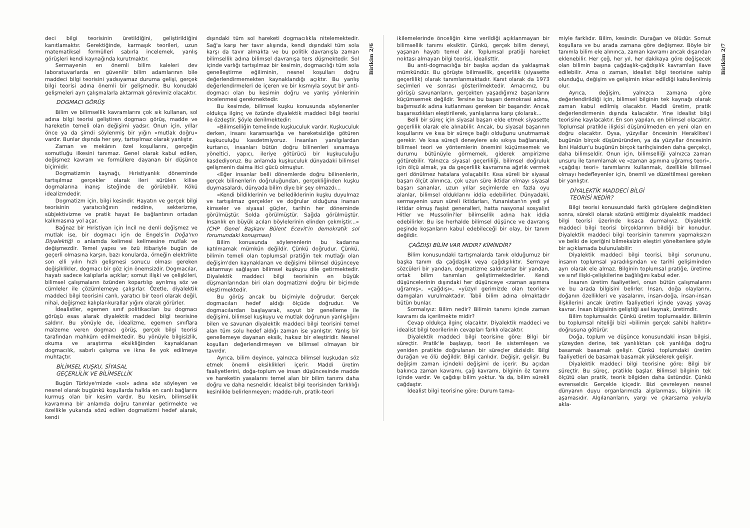deci bilgi teorisinin üretildiğini, geliştirildiğini kanıtlamaktır. Gerektiğinde, karmaşık teorileri, uzun matematiksel formülleri sabırla incelemek, yanlış görüşleri kendi kaynağında kurutmaktır.
Sermayenin en önemli bilim kaleleri dev laboratuvarlarda en güvenilir bilim adamlarının bile maddeci bilgi teorisini yadsıyamaz duruma gelişi, gerçek bilgi teorisi adına önemli bir gelişmedir. Bu konudaki gelişmeleri ayrı çalışmalarla aktarmak görevimiz olacaktır.
DOGMACI GÖRÜŞ
Bilim ve bilimsellik kavramlarını çok sık kullanan, sol adına bilgi teorisi geliştiren dogmacı görüş, madde ve hareketin temeli olan değişimi yadsır. Onun için, yıllar önce ya da şimdi söylenmiş bir yığın «mutlak doğru» vardır. Bunlar dışında her şey, tartışılmaz olarak yanlıştır.
Zaman ve mekânın özel koşullarını, gerçeğin somutluğu ilkesini tanımaz. Genel olarak kabul edilen, değişmez kavram ve formüllere dayanan bir düşünce biçimidir.
Dogmatizmin kaynağı, Hıristiyanlık döneminde tartışılmaz gerçekler olarak ileri sürülen kilise dogmalarına inanış isteğinde de görülebilir. Kökü idealizmdedir.
Dogmatizm için, bilgi kesindir. Hayatın ve gerçek bilgi teorisinin yaratıcılığının reddine, sekterizme, sübjektivizme ve pratik hayat ile bağlantının ortadan kalkmasına yol açar.
Bağnaz bir Hıristiyan için İncil ne denli değişmez ve mutlak ise, bir dogmacı için de Engels'in Doğa'nın Diyalektiği o anlamda kelimesi kelimesine mutlak ve değişmezdir. Temel yapısı ve özü itibariyle bugün de geçerli olmasına karşın, bazı konularda, örneğin elektrikte son elli yılın hızlı gelişmesi sonucu olması gereken değişiklikler, dogmacı bir göz için önemsizdir. Dogmacılar, hayatı sadece kalıplarla açıklar; somut ilişki ve çelişkileri, bilimsel çalışmaların özünden kopartılıp ayrılmış söz ve cümleler ile çözümlemeye çalışırlar. Özetle, diyalektik maddeci bilgi teorisini canlı, yaratıcı bir teori olarak değil, nihai, değişmez kalıplar-kurallar yığını olarak görürler.
İdealistler, egemen sınıf politikacıları bu dogmacı görüşü esas alarak diyalektik maddeci bilgi teorisine saldırır. Bu yönüyle de, idealizme, egemen sınıflara malzeme veren dogmacı görüş, gerçek bilgi teorisi tarafından mahkûm edilmektedir. Bu yönüyle bilgisizlik, okuma ve araştırma eksikliğinden kaynaklanan dogmacılık, sabırlı çalışma ve ikna ile yok edilmeye muhtaçtır.
BİLİMSEL KUŞKU, SİYASAL
GEÇERLİLİK VE BİLİMSELLİK
Bugün Türkiye'mizde «sol» adına söz söyleyen ve nesnel olarak bugünkü koşullarda halkla en canlı bağlarını kurmuş olan bir kesim vardır. Bu kesim, bilimsellik kavramına bir anlamda doğru tanımlar getirmekte ve özellikle yukarıda sözü edilen dogmatizmi hedef alarak, kendi
dışındaki tüm sol hareketi dogmacılıkla nitelemektedir. Sağ'a karşı her tavır alışında, kendi dışındaki tüm sola karşı da tavır almakta ve bu politik davranışla zaman bilimsellik adına bilimsel davranışa ters düşmektedir. Sol içinde varlığı tartışılmaz bir kesimin, dogmacılığı tüm sola genelleştirme eğiliminin, nesnel koşulları doğru değerlendirmemekten kaynaklandığı açıktır. Bu yanlış değerlendirmeleri de içeren ve bir kısmıyla soyut bir anti-dogmacı olan bu kesimin doğru ve yanlış yönlerinin incelenmesi gerekmektedir.
Bu kesimde, bilimsel kuşku konusunda söylenenler oldukça ilginç ve özünde diyalektik maddeci bilgi teorisi ile özdeştir. Şöyle denilmektedir:
«Bilimselliğin temelinde kuşkuculuk vardır. Kuşkuculuk derken, insanı karamsarlığa ve hareketsizliğe götüren kuşkuculuğu kasdetmiyoruz. İnsanları yanılgılardan kurtarıcı, insanları bütün doğru bilinenleri sınamaya yöneltici, yapıcı, ileriye götürücü bir kuşkuculuğu kasdediyoruz. Bu anlamda kuşkuculuk dünyadaki bilimsel gelişmenin daima itici gücü olmuştur.
«Eğer insanlar belli dönemlerde doğru bilinenlerin, gerçek bilinenlerin doğruluğundan, gerçekliğinden kuşku duymasalardı, dünyada bilim diye bir şey olmazdı...
«Kendi bildiklerinin ve belledikleri̇nin kuşku duyulmaz ve tartışılmaz gerçekler ve doğrular olduğuna inanan kimseler ve siyasal güçler, tarihin her döneminde görülmüştür. Solda görülmüştür. Sağda görülmüştür. İnsanlık en büyük acıları böylelerinin elinden çekmiştir...» (CHP Genel Başkanı Bülent Ecevit'in demokratik sol forumundaki konuşması)
Bilim konusunda söylenenlerin bu kadarına katılmamak mümkün değildir. Çünkü doğrudur. Çünkü, bilimin temeli olan toplumsal pratiğin tek mutlağı olan değişim'den kaynaklanan ve değişimi bilimsel düşünceye aktarmayı sağlayan bilimsel kuşkuyu dile getirmektedir. Diyalektik maddeci bilgi teorisinin en büyük düşmanlarından biri olan dogmatizmi doğru bir biçimde eleştirmektedir.
Bu görüş ancak bu biçimiyle doğrudur. Gerçek dogmacıları hedef aldığı ölçüde doğrudur. Ve dogmacılardan başlayarak, soyut bir genelleme ile değişimi, bilimsel kuşkuyu ve mutlak doğrunun yanlışlığını bilen ve savunan diyalektik maddeci bilgi teorisini temel alan tüm solu hedef aldığı zaman ise yanlıştır. Yanlış bir genellemeye dayanan eksik, haksız bir eleştiridir. Nesnel koşulları değerlendirmeyen ve bilimsel olmayan bir tavırdır.
Ayrıca, bilim deyince, yalnızca bilimsel kuşkudan söz etmek önemli eksiklikleri içerir. Maddi üretim faaliyetlerini, doğa-toplum ve insan düşüncesinde madde ve hareketin yasalarını temel alan bir bilim tanımı daha doğru ve daha nesneldir. İdealist bilgi teorisinden farklılığı kesinlikle belirlenmeyen; madde-ruh, pratik-teori
Birikim 2/6
ikilemelerinde önceliğin kime verildiği açıklanmayan bir bilimsellik tanımı eksiktir. Çünkü, gerçek bilim deneyi, yaşanan hayatı temel alır. Toplumsal pratiği hareket noktası almayan bilgi teorisi, idealisttir.
Bu anti-dogmacılığa bir başka açıdan da yaklaşmak mümkündür. Bu görüşte bilimsellik, geçerlilik (siyasette geçerlilik) olarak tanımlanmaktadır. Kanıt olarak da 1973 seçimleri ve sonrası gösterilmektedir. Amacımız, bu görüşü savunanların, gerçekten yaşadığımız başarılarını küçümsemek değildir. Tersine bu başarı demokrasi adına, bağımsızlık adına kutlanması gereken bir başarıdır. Ancak başarısızlıkları eleştirilerek, yanlışlarına karşı çıkılarak...
Belli bir süreç için siyasal başarı elde etmek siyasette geçerlilik olarak ele alınabilir. Ancak, bu siyasal başarının koşullarını ve kısa bir süreçe bağlı olduğunu unutmamak gerekir. Ve kısa süreçli deneylere sıkı sıkıya bağlanarak, bilimsel teori ve yöntemlerin önemini küçümsemek ve durumu bütünüyle görmemek, giderek ampirizme götürebilir. Yalnızca siyasal geçerliliği, bilimsel doğruluk için ölçü almak, ya da geçerlilik kavramına ağırlık vermek geri dönülmez hatalara yolaçabilir. Kısa süreli bir siyasal başarı ölçüt alınınca, çok uzun süre iktidar olmayı siyasal başarı sananlar, uzun yıllar seçimlerde en fazla oyu alanlar, bilimsel olduklarını iddia edebilirler. Dünyadaki, sermayenin uzun süreli iktidarları, Yunanistan'ın yedi yıl iktidar olmuş faşist generalleri, hatta nasyonal sosyalist Hitler ve Mussolini'ler bilimsellik adına hak iddia edebilirler. Bu ise herhalde bilimsel düşünce ve davranış peşinde koşanların kabul edebileceği bir olay, bir tanım değildir.
ÇAĞDIŞI BİLİM VAR MIDIR? KİMİNDİR?
Bilim konusundaki tartışmalarda tanık olduğumuz bir başka tanım da çağdaşlık veya çağdışılıktır. Sermaye sözcüleri bir yandan, dogmatizme saldıranlar bir yandan, ortak bilim tanımları geliştirmektedirler. Kendi düşüncelerinin dışındaki her düşünceye «zaman aşımına uğramış», «çağdışı», «yüzyıl gerimizde olan teoriler» damgaları vurulmaktadır. Tabii bilim adına olmaktadır bütün bunlar.
Sormalıyız: Bilim nedir? Bilimin tanımı içinde zaman kavramı da içerilmekte midir?
Cevap oldukça ilginç olacaktır. Diyalektik maddeci ve idealist bilgi teorilerinin cevapları farklı olacaktır.
Diyalektik maddeci bilgi teorisine göre: Bilgi bir süreçtir. Pratik'le başlayıp, teori ile sistemleşen ve yeniden pratikte doğrulanan bir süreçler dizisidir. Bilgi durağan ve ölü değildir. Bilgi canlıdır. Değişir, gelişir. Bu değişim zaman içindeki değişimi de içerir. Bu açıdan bakınca zaman kavramı, çağ kavramı, bilginin öz tanımı içinde vardır. Ve çağdışı bilim yoktur. Ya da, bilim sürekli çağdaştır.
İdealist bilgi teorisine göre: Durum tama-
miyle farklıdır. Bilim, kesindir. Durağan ve ölüdür. Somut koşullara ve bu arada zamana göre değişmez. Böyle bir tanımla bilim ele alınınca, zaman kavramı ancak dışarıdan eklenebilir. Her çeğ, her yıl, her dakikaya göre değişecek olan bilimin başına çağdaşlık-çağdışılık kavramları ilave edilebilir. Ama o zaman, idealist bilgi teorisine sahip olunduğu, değişim ve gelişimin inkar edildiği kabullenilmiş olur.
Ayrıca, değişim, yalnızca zamana göre değerlendirildiği için, bilimsel bilginin tek kaynağı olarak zaman kabul edilmiş olacaktır. Maddi üretim, pratik değerlendirmenin dışında kalacaktır. Yine idealist bilgi teorisine kayılacaktır. En son yapılan, en bilimsel olacaktır. Toplumsal pratikle ilişkisi düşünülmeden en yeni olan en doğru olacaktır. Oysa, yüzyıllar öncesinin Heraklites'i bugünün birçok düşünüründen, ya da yüzyıllar öncesinin İbni Haldun'u bugünün birçok tarihçisinden daha gerçekçi, daha bilimseldir. Onun için, bilimselliği yalnızca zaman unsuru ile tanımlamak ve «zaman aşımına uğramış teori», «çağdışı teori» tanımlarını kullanmak, özellikle bilimsel olmayı hedefleyenler için, önemli ve düzeltilmesi gereken bir yanlıştır.
DİYALEKTİK MADDECİ BİLGİ
TEORİSİ NEDİR?
Bilgi teorisi konusundaki farklı görüşlere değindikten sonra, sürekli olarak sözünü ettiğimiz diyalektik maddeci bilgi teorisi üzerinde kısaca durmalıyız. Diyalektik maddeci bilgi teorisi birçoklarının bildiği bir konudur. Diyalektik maddeci bilgi teorisinin tanımını yapmaksızın ve belki de içeriğini bilmeksizin eleştiri yöneltenlere şöyle bir açıklamada bulunulabilir:
Diyalektik maddeci bilgi teorisi, bilgi sorununu, insanın toplumsal yaradılışından ve tarihî gelişiminden ayrı olarak ele almaz. Bilginin toplumsal pratiğe, üretime ve sınıf ilişki-çelişkilerine bağlılığını kabul eder.
İnsanın üretim faaliyetleri, onun bütün çalışmalarını ve bu arada bilgisini belirler. İnsan, doğa olaylarını, doğanın özellikleri ve yasalarını, insan-doğa, insan-insan ilişkilerini ancak üretim faaliyetleri içinde yavaş yavaş kavrar. İnsan bilgisinin geliştiği asıl kaynak, üretimdir.
Bilim toplumsaldır. Çünkü üretim toplumsaldır. Bilimin bu toplumsal niteliği bizi «bilimin gerçek sahibi halktır» doğrusuna götürür.
Doğa, toplum ve düşünce konusundaki insan bilgisi, yüzeyden derine, tek yanlılıktan çok yanlılığa doğru basamak basamak gelişir. Çünkü toplumdaki üretim faaliyetleri de basamak basamak yükselerek gelişir.
Diyalektik maddeci bilgi teorisine göre: Bilgi bir süreçtir. Bu süreç, pratikle başlar. Bilimsel bilginin tek ölçütü olan pratik, teorik bilgiden daha üstündür. Çünkü evrenseldir. Gerçekle içiçedir. Bizi çevreleyen nesnel dünyanın duyu organlarımızla algılanması, bilginin ilk aşamasıdır. Algılananların, yargı ve çıkarsama yoluyla akla-
Birikim 2/7